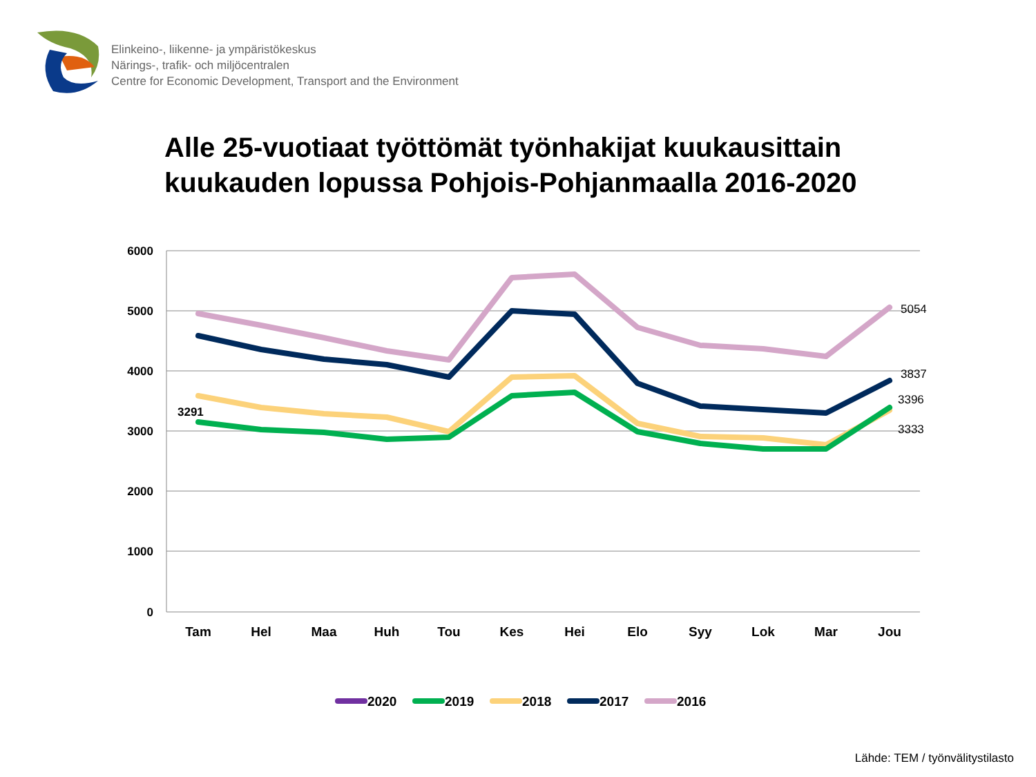Elinkeino-, liikenne- ja ympäristökeskus
Närings-, trafik- och miljöcentralen
Centre for Economic Development, Transport and the Environment
Alle 25-vuotiaat työttömät työnhakijat kuukausittain
kuukauden lopussa Pohjois-Pohjanmaalla 2016-2020
6000
5000
4000
3000
2000
1000
0
Tam
Hel
Maa
Huh
Tou
Kes
Hei
Elo
Syy
Lok
Mar
Jou
3291
5054
3837
3396
3333
2020
2019
2018
2017
2016
Lähde: TEM / työnvälitystilasto